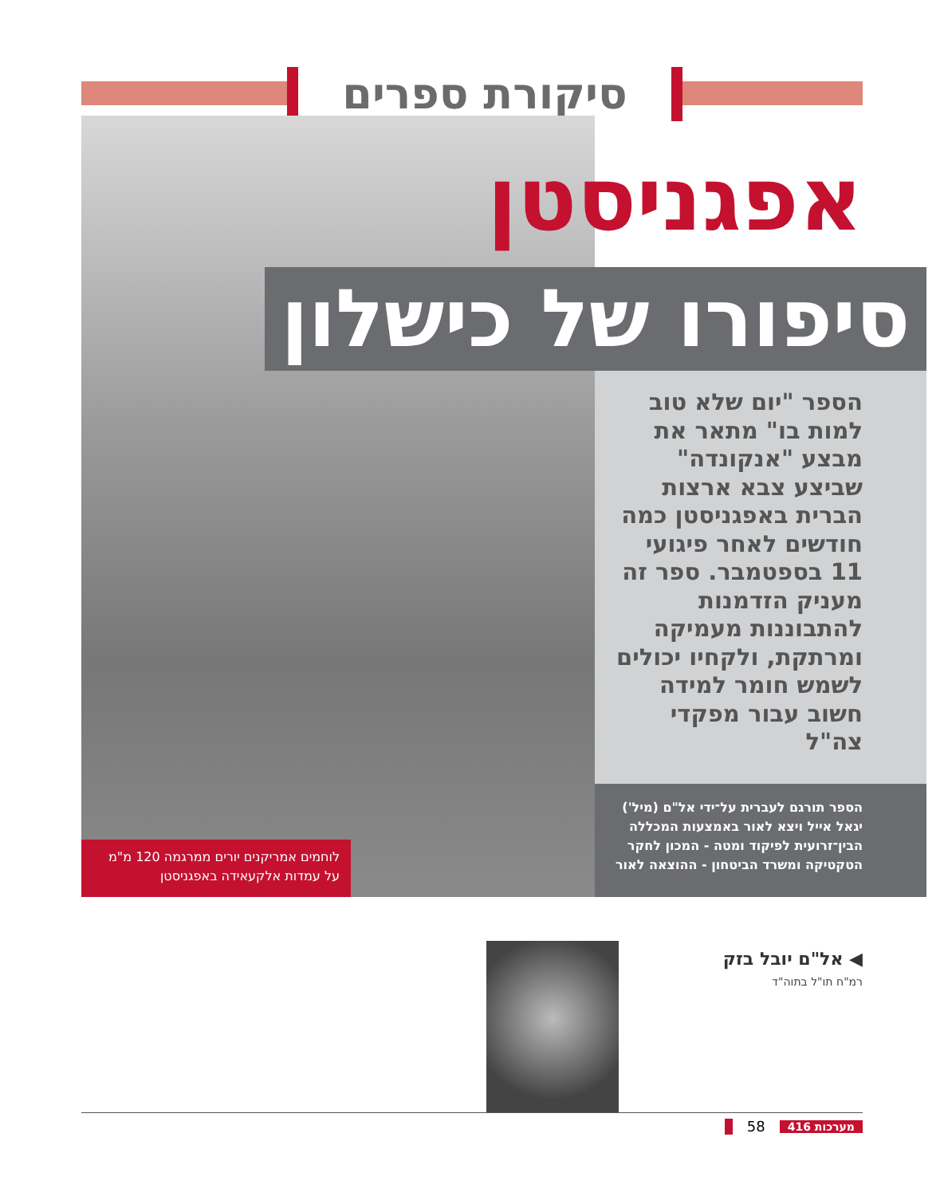סיקורת ספרים
אפגניסטן
סיפורו של כישלון
הספר "יום שלא טוב למות בו" מתאר את מבצע "אנקונדה" שביצע צבא ארצות הברית באפגניסטן כמה חודשים לאחר פיגועי 11 בספטמבר. ספר זה מעניק הזדמנות להתבוננות מעמיקה ומרתקת, ולקחיו יכולים לשמש חומר למידה חשוב עבור מפקדי צה"ל
הספר תורגם לעברית על־ידי אל"ם (מיל') יגאל אייל ויצא לאור באמצעות המכללה הבין־זרועית לפיקוד ומטה - המכון לחקר הטקטיקה ומשרד הביטחון - ההוצאה לאור
לוחמים אמריקנים יורים ממרגמה 120 מ"מ על עמדות אלקעאידה באפגניסטן
◀ אל"ם יובל בזק
רמ"ח תו"ל בתוה"ד
מערכות 416 58